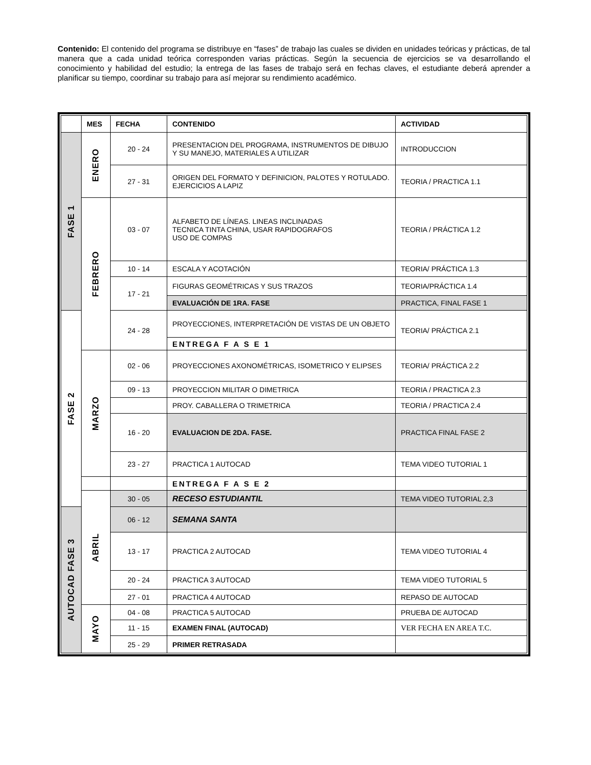Contenido: El contenido del programa se distribuye en “fases” de trabajo las cuales se dividen en unidades teóricas y prácticas, de tal manera que a cada unidad teórica corresponden varias prácticas. Según la secuencia de ejercicios se va desarrollando el conocimiento y habilidad del estudio; la entrega de las fases de trabajo será en fechas claves, el estudiante deberá aprender a planificar su tiempo, coordinar su trabajo para así mejorar su rendimiento académico.
| | MES | FECHA | CONTENIDO | ACTIVIDAD |
| --- | --- | --- | --- | --- |
| FASE 1 | ENERO | 20 - 24 | PRESENTACION DEL PROGRAMA, INSTRUMENTOS DE DIBUJO Y SU MANEJO, MATERIALES A UTILIZAR | INTRODUCCION |
| | | 27 - 31 | ORIGEN DEL FORMATO Y DEFINICION, PALOTES Y ROTULADO. EJERCICIOS A LAPIZ | TEORIA / PRACTICA 1.1 |
| | FEBRERO | 03 - 07 | ALFABETO DE LÍNEAS. LINEAS INCLINADAS TECNICA TINTA CHINA, USAR RAPIDOGRAFOS USO DE COMPAS | TEORIA / PRÁCTICA 1.2 |
| | | 10 - 14 | ESCALA Y ACOTACIÓN | TEORIA/ PRÁCTICA 1.3 |
| | | 17 - 21 | FIGURAS GEOMÉTRICAS Y SUS TRAZOS | TEORIA/PRÁCTICA 1.4 |
| | | | EVALUACIÓN DE 1RA. FASE | PRACTICA, FINAL FASE 1 |
| FASE 2 | | 24 - 28 | PROYECCIONES, INTERPRETACIÓN DE VISTAS DE UN OBJETO | TEORIA/ PRÁCTICA 2.1 |
| | | | ENTREGA F A S E 1 | |
| | MARZO | 02 - 06 | PROYECCIONES AXONOMÉTRICAS, ISOMETRICO Y ELIPSES | TEORIA/ PRÁCTICA 2.2 |
| | | 09 - 13 | PROYECCION MILITAR O DIMETRICA | TEORIA / PRACTICA 2.3 |
| | | | PROY. CABALLERA O TRIMETRICA | TEORIA / PRACTICA 2.4 |
| | | 16 - 20 | EVALUACION DE 2DA. FASE. | PRACTICA FINAL FASE 2 |
| | | 23 - 27 | PRACTICA 1 AUTOCAD | TEMA VIDEO TUTORIAL 1 |
| | | | ENTREGA F A S E 2 | |
| | ABRIL | 30 - 05 | RECESO ESTUDIANTIL | TEMA VIDEO TUTORIAL 2,3 |
| AUTOCAD FASE 3 | | 06 - 12 | SEMANA SANTA | |
| | | 13 - 17 | PRACTICA 2 AUTOCAD | TEMA VIDEO TUTORIAL 4 |
| | | 20 - 24 | PRACTICA 3 AUTOCAD | TEMA VIDEO TUTORIAL 5 |
| | | 27 - 01 | PRACTICA 4 AUTOCAD | REPASO DE AUTOCAD |
| | MAYO | 04 - 08 | PRACTICA 5 AUTOCAD | PRUEBA DE AUTOCAD |
| | | 11 - 15 | EXAMEN FINAL (AUTOCAD) | VER FECHA EN AREA T.C. |
| | | 25 - 29 | PRIMER RETRASADA | |